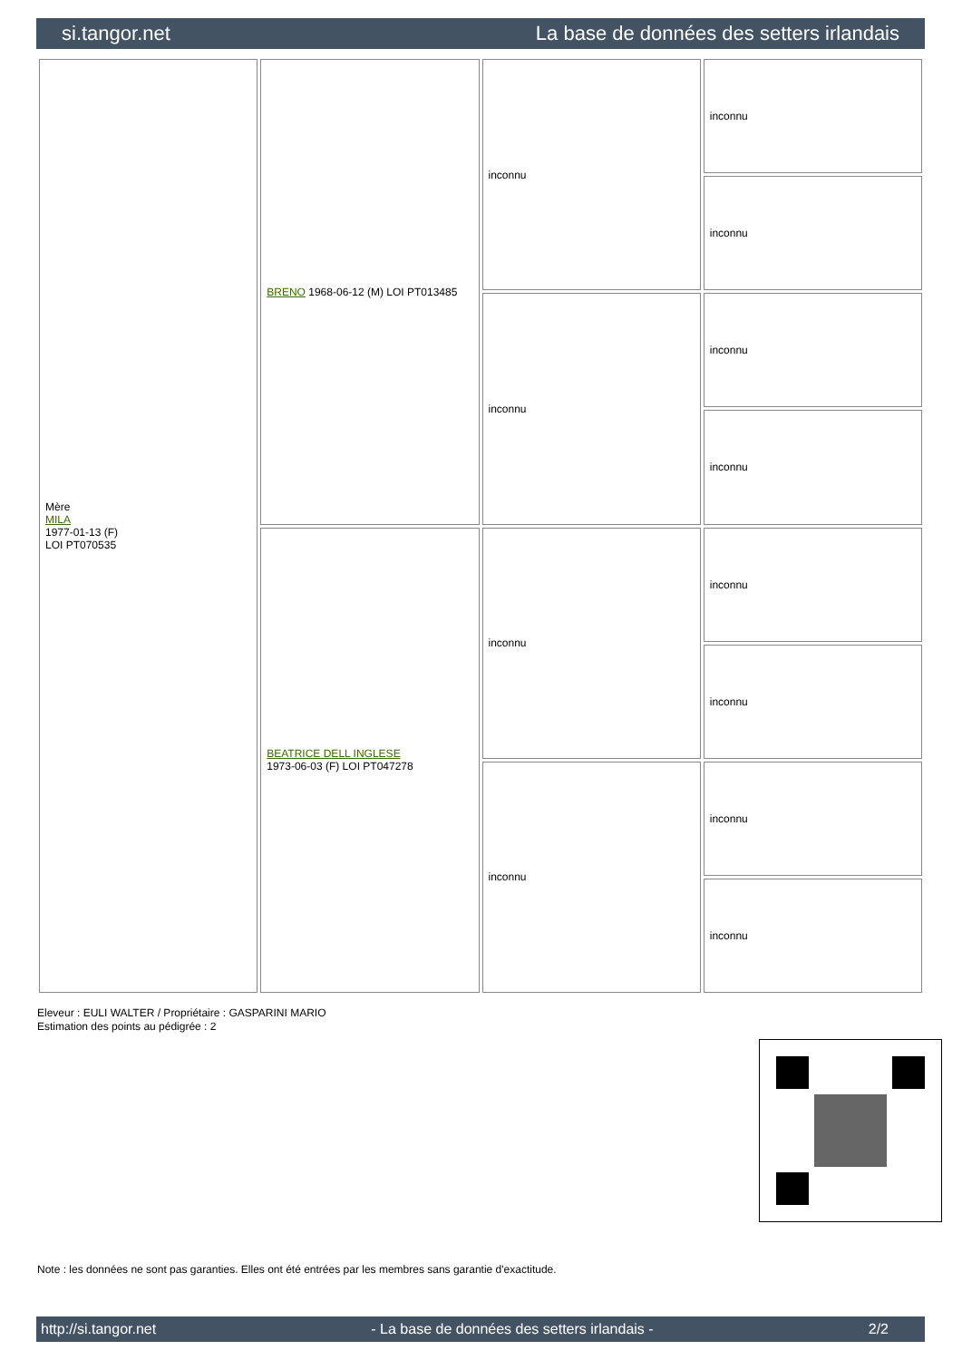si.tangor.net La base de données des setters irlandais
| Mère MILA 1977-01-13 (F) LOI PT070535 | BRENO 1968-06-12 (M) LOI PT013485 | inconnu | inconnu |
| | | | inconnu |
| | | inconnu | inconnu |
| | | | inconnu |
| | BEATRICE DELL INGLESE 1973-06-03 (F) LOI PT047278 | inconnu | inconnu |
| | | | inconnu |
| | | inconnu | inconnu |
| | | | inconnu |
Eleveur : EULI WALTER / Propriétaire : GASPARINI MARIO
Estimation des points au pédigrée : 2
Note : les données ne sont pas garanties. Elles ont été entrées par les membres sans garantie d'exactitude.
http://si.tangor.net - La base de données des setters irlandais - 2/2